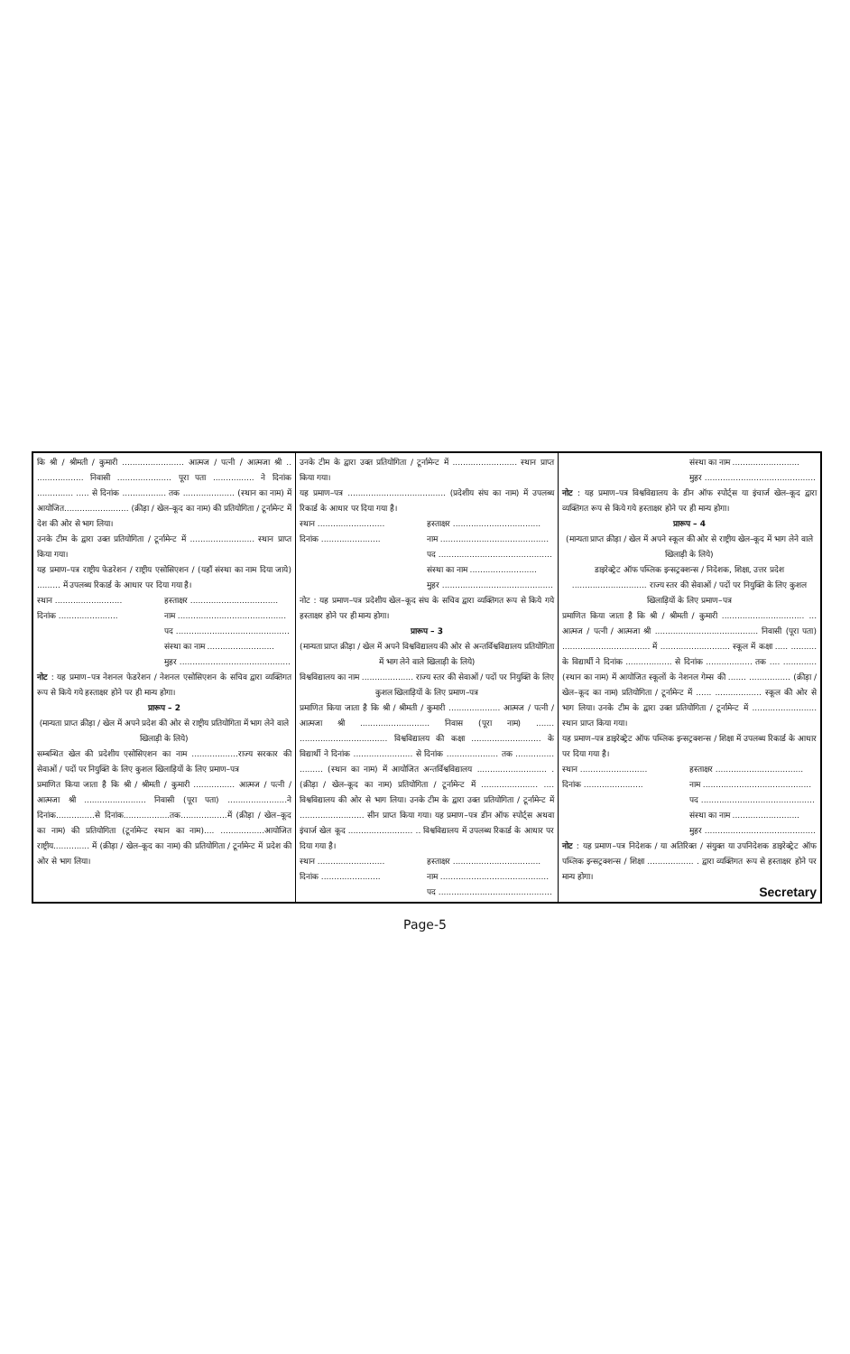कि श्री / श्रीमती / कुमारी ........................ आत्मज / पत्नी / आत्मजा श्री .. .................. निवासी ..................... पूरा पता ................ ने दिनांक .............. ..... से दिनांक ................. तक .................... (स्थान का नाम) में आयोजित......................... (क्रीड़ा / खेल–कूद का नाम) की प्रतियोगिता / टूर्नामेन्ट में देश की ओर से भाग लिया।
उनके टीम के द्वारा उक्त प्रतियोगिता / टूर्नामेन्ट में ......................... स्थान प्राप्त किया गया।
यह प्रमाण–पत्र राष्ट्रीय फेडरेशन / राष्ट्रीय एसोसिएशन / (यहाँ संस्था का नाम दिया जाये) ......... में उपलब्ध रिकार्ड के आधार पर दिया गया है।
स्थान .......................... हस्ताक्षर ..................................
दिनांक ....................... नाम ..........................................
पद ............................................
संस्था का नाम ..........................
मुहर ...........................................
नोट : यह प्रमाण–पत्र नेशनल फेडरेशन / नेशनल एसोसिएशन के सचिव द्वारा व्यक्तिगत रूप से किये गये हस्ताक्षर होने पर ही मान्य होगा।
प्रारूप – 2
(मान्यता प्राप्त क्रीड़ा / खेल में अपने प्रदेश की ओर से राष्ट्रीय प्रतियोगिता में भाग लेने वाले खिलाड़ी के लिये)
सम्बन्धित खेल की प्रदेशीय एसोसिएशन का नाम ..................राज्य सरकार की सेवाओं / पदों पर नियुक्ति के लिए कुशल खिलाड़ियों के लिए प्रमाण–पत्र
प्रमाणित किया जाता है कि श्री / श्रीमती / कुमारी ................ आत्मज / पत्नी / आत्मजा श्री ........................ निवासी (पूरा पता) .......................ने दिनांक...............से दिनांक..................तक..................में (क्रीड़ा / खेल–कूद का नाम) की प्रतियोगिता (टूर्नामेन्ट स्थान का नाम).... .................आयोजित राष्ट्रीय.............. में (क्रीड़ा / खेल–कूद का नाम) की प्रतियोगिता / टूर्नामेन्ट में प्रदेश की ओर से भाग लिया।
उनके टीम के द्वारा उक्त प्रतियोगिता / टूर्नामेन्ट में ......................... स्थान प्राप्त किया गया।
यह प्रमाण–पत्र ...................................... (प्रदेशीय संघ का नाम) में उपलब्ध रिकार्ड के आधार पर दिया गया है।
स्थान .......................... हस्ताक्षर ..................................
दिनांक ....................... नाम ..........................................
पद ............................................
संस्था का नाम ..........................
मुहर ...........................................
नोट : यह प्रमाण–पत्र प्रदेशीय खेल–कूद संघ के सचिव द्वारा व्यक्तिगत रूप से किये गये हस्ताक्षर होने पर ही मान्य होगा।
प्रारूप – 3
(मान्यता प्राप्त क्रीड़ा / खेल में अपने विश्वविद्यालय की ओर से अन्तर्विश्वविद्यालय प्रतियोगिता में भाग लेने वाले खिलाड़ी के लिये)
विश्वविद्यालय का नाम .................... राज्य स्तर की सेवाओं / पदों पर नियुक्ति के लिए कुशल खिलाड़ियों के लिए प्रमाण–पत्र
प्रमाणित किया जाता है कि श्री / श्रीमती / कुमारी .................... आत्मज / पत्नी / आत्मजा श्री ........................... निवास (पूरा नाम) ....... .................................. विश्वविद्यालय की कक्षा ........................... के विद्यार्थी ने दिनांक ....................... से दिनांक .................... तक ............... ......... (स्थान का नाम) में आयोजित अन्तर्विश्वविद्यालय ........................... . (क्रीड़ा / खेल–कूद का नाम) प्रतियोगिता / टूर्नामेन्ट में ...................... .... विश्वविद्यालय की ओर से भाग लिया। उनके टीम के द्वारा उक्त प्रतियोगिता / टूर्नामेन्ट में ......................... सीन प्राप्त किया गया। यह प्रमाण–पत्र डीन ऑफ स्पोर्ट्स अथवा इंचार्ज खेल कूद ......................... .. विश्वविद्यालय में उपलब्ध रिकार्ड के आधार पर दिया गया है।
स्थान .......................... हस्ताक्षर ..................................
दिनांक ....................... नाम ..........................................
पद ............................................
संस्था का नाम ..........................
मुहर ...........................................
नोट : यह प्रमाण–पत्र विश्वविद्यालय के डीन ऑफ स्पोर्ट्स या इंचार्ज खेल–कूद द्वारा व्यक्तिगत रूप से किये गये हस्ताक्षर होने पर ही मान्य होगा।
प्रारूप – 4
(मान्यता प्राप्त क्रीड़ा / खेल में अपने स्कूल की ओर से राष्ट्रीय खेल–कूद में भाग लेने वाले खिलाड़ी के लिये)
डाइरेक्ट्रेट ऑफ पब्लिक इन्सट्रक्शन्स / निदेशक, शिक्षा, उत्तर प्रदेश ............................. राज्य स्तर की सेवाओं / पदों पर नियुक्ति के लिए कुशल खिलाड़ियों के लिए प्रमाण–पत्र
प्रमाणित किया जाता है कि श्री / श्रीमती / कुमारी ................................ ... आत्मज / पत्नी / आत्मजा श्री ........................................ निवासी (पूरा पता) .................................. में ........................... स्कूल में कक्षा ..... .......... के विद्यार्थी ने दिनांक .................. से दिनांक .................. तक .... .............(स्थान का नाम) में आयोजित स्कूलों के नेशनल गेम्स की ....... ................ (क्रीड़ा / खेल–कूद का नाम) प्रतियोगिता / टूर्नामेन्ट में ...... .................. स्कूल की ओर से भाग लिया। उनके टीम के द्वारा उक्त प्रतियोगिता / टूर्नामेन्ट में ......................... स्थान प्राप्त किया गया।
यह प्रमाण–पत्र डाइरेक्ट्रेट ऑफ पब्लिक इन्सट्रक्शन्स / शिक्षा में उपलब्ध रिकार्ड के आधार पर दिया गया है।
स्थान .......................... हस्ताक्षर ..................................
दिनांक ....................... नाम ..........................................
पद ............................................
संस्था का नाम ..........................
मुहर ...........................................
नोट : यह प्रमाण–पत्र निदेशक / या अतिरिक्त / संयुक्त या उपनिदेशक डाइरेक्ट्रेट ऑफ पब्लिक इन्सट्रक्शन्स / शिक्षा .................. . द्वारा व्यक्तिगत रूप से हस्ताक्षर होने पर मान्य होगा।
Secretary
Page-5